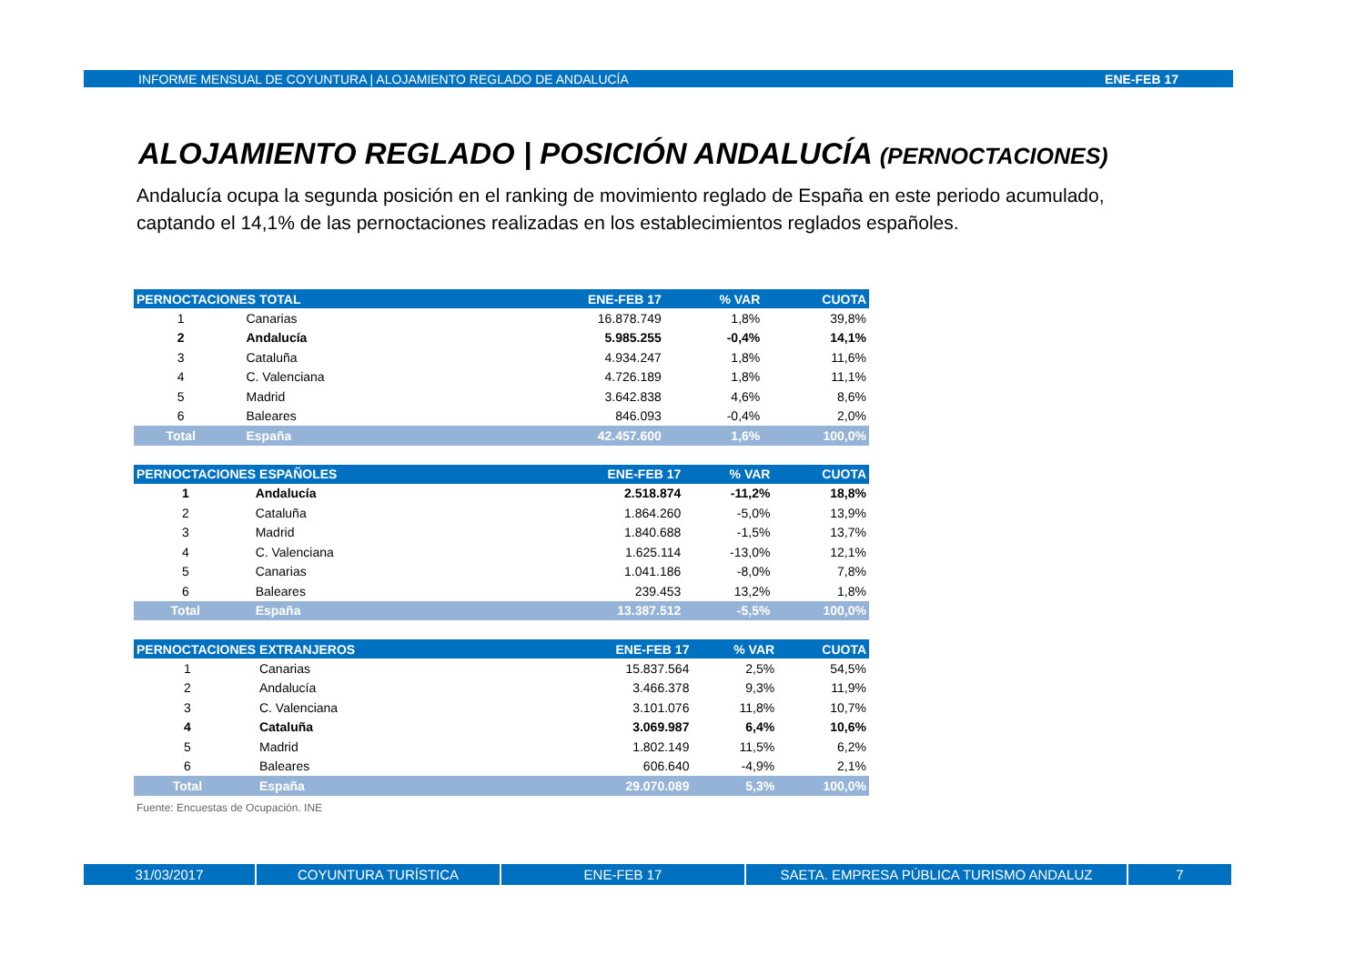INFORME MENSUAL DE COYUNTURA | ALOJAMIENTO REGLADO DE ANDALUCÍA ENE-FEB 17
ALOJAMIENTO REGLADO | POSICIÓN ANDALUCÍA (PERNOCTACIONES)
Andalucía ocupa la segunda posición en el ranking de movimiento reglado de España en este periodo acumulado, captando el 14,1% de las pernoctaciones realizadas en los establecimientos reglados españoles.
| PERNOCTACIONES TOTAL | | ENE-FEB 17 | % VAR | CUOTA |
| --- | --- | --- | --- | --- |
| 1 | Canarias | 16.878.749 | 1,8% | 39,8% |
| 2 | Andalucía | 5.985.255 | -0,4% | 14,1% |
| 3 | Cataluña | 4.934.247 | 1,8% | 11,6% |
| 4 | C. Valenciana | 4.726.189 | 1,8% | 11,1% |
| 5 | Madrid | 3.642.838 | 4,6% | 8,6% |
| 6 | Baleares | 846.093 | -0,4% | 2,0% |
| Total | España | 42.457.600 | 1,6% | 100,0% |
| PERNOCTACIONES ESPAÑOLES | | ENE-FEB 17 | % VAR | CUOTA |
| --- | --- | --- | --- | --- |
| 1 | Andalucía | 2.518.874 | -11,2% | 18,8% |
| 2 | Cataluña | 1.864.260 | -5,0% | 13,9% |
| 3 | Madrid | 1.840.688 | -1,5% | 13,7% |
| 4 | C. Valenciana | 1.625.114 | -13,0% | 12,1% |
| 5 | Canarias | 1.041.186 | -8,0% | 7,8% |
| 6 | Baleares | 239.453 | 13,2% | 1,8% |
| Total | España | 13.387.512 | -5,5% | 100,0% |
| PERNOCTACIONES EXTRANJEROS | | ENE-FEB 17 | % VAR | CUOTA |
| --- | --- | --- | --- | --- |
| 1 | Canarias | 15.837.564 | 2,5% | 54,5% |
| 2 | Andalucía | 3.466.378 | 9,3% | 11,9% |
| 3 | C. Valenciana | 3.101.076 | 11,8% | 10,7% |
| 4 | Cataluña | 3.069.987 | 6,4% | 10,6% |
| 5 | Madrid | 1.802.149 | 11,5% | 6,2% |
| 6 | Baleares | 606.640 | -4,9% | 2,1% |
| Total | España | 29.070.089 | 5,3% | 100,0% |
Fuente: Encuestas de Ocupación. INE
31/03/2017 COYUNTURA TURÍSTICA ENE-FEB 17 SAETA. EMPRESA PÚBLICA TURISMO ANDALUZ 7